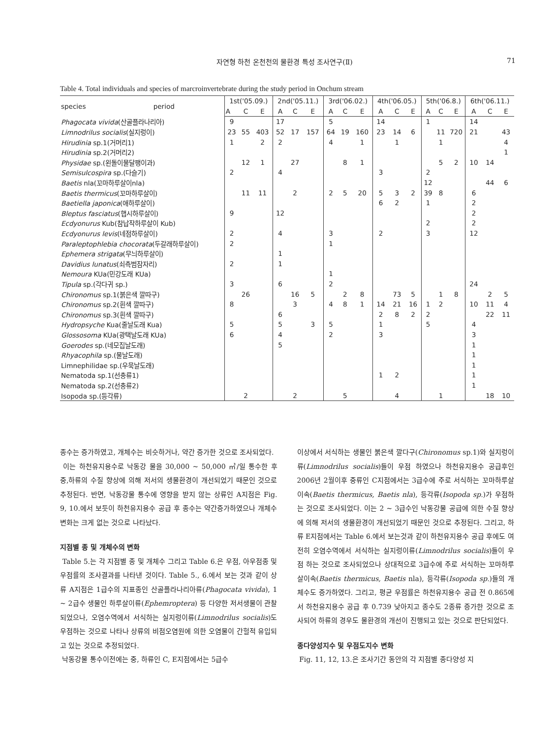자연형 하천 온천천의 물환경 특성 조사연구(Ⅱ) 71
Table 4. Total individuals and species of marcroinvertebrate during the study period in Onchum stream
| species period | 1st('05.09.) | | | 2nd('05.11.) | | | 3rd('06.02.) | | | 4th('06.05.) | | | 5th('06.8.) | | | 6th('06.11.) | | |
| --- | --- | --- | --- | --- | --- | --- | --- | --- | --- | --- | --- | --- | --- | --- | --- | --- | --- | --- |
| | A | C | E | A | C | E | A | C | E | A | C | E | A | C | E | A | C | E |
| Phagocata vivida (산골플라나리아) | 9 | | | 17 | | | 5 | | | 14 | | | 1 | | | 14 | | |
| Limnodrilus socialis (실지렁이) | 23 | 55 | 403 | 52 | 17 | 157 | 64 | 19 | 160 | 23 | 14 | 6 | | 11 | 720 | 21 | | 43 |
| Hirudinia sp.1(거머리1) | 1 | | 2 | 2 | | | 4 | | 1 | | 1 | | | 1 | | | | 4 |
| Hirudinia sp.2(거머리2) | | | | | | | | | | | | | | | | | | 1 |
| Physidae sp.(왼돌이물달팽이과) | | 12 | 1 | | 27 | | | 8 | 1 | | | | | 5 | 2 | 10 | 14 | |
| Semisulcospira sp.(다슬기) | 2 | | | 4 | | | | | | 3 | | | 2 | | | | | |
| Baetis nla(꼬마하루살이nla) | | | | | | | | | | | | | 12 | | | | 44 | 6 |
| Baetis thermicus (꼬마하루살이) | | 11 | 11 | | 2 | | 2 | 5 | 20 | 5 | 3 | 2 | 39 | 8 | | 6 | | |
| Baetiella japonica (애하루살이) | | | | | | | | | | 6 | 2 | | 1 | | | 2 | | |
| Bleptus fasciatus (햅시하루살이) | 9 | | | 12 | | | | | | | | | | | | 2 | | |
| Ecdyonurus Kub(참납작하루살이 Kub) | | | | | | | | | | | | | 2 | | | 2 | | |
| Ecdyonurus levis (네점하루살이) | 2 | | | 4 | | | 3 | | | 2 | | | 3 | | | 12 | | |
| Paraleptophlebia chocorata (두갈래하루살이) | 2 | | | | | | 1 | | | | | | | | | | | |
| Ephemera strigata (무늬하루살이) | | | | 1 | | | | | | | | | | | | | | |
| Davidius lunatus (쇠측범잠자리) | 2 | | | 1 | | | | | | | | | | | | | | |
| Nemoura KUa(민강도래 KUa) | | | | | | | 1 | | | | | | | | | | | |
| Tipula sp.(각다귀 sp.) | 3 | | | 6 | | | 2 | | | | | | | | | 24 | | |
| Chironomus sp.1(붉은색 깔따구) | | 26 | | | 16 | 5 | | 2 | 8 | | 73 | 5 | | 1 | 8 | | 2 | 5 |
| Chironomus sp.2(흰색 깔따구) | 8 | | | | 3 | | 4 | 8 | 1 | 14 | 21 | 16 | 1 | 2 | | 10 | 11 | 4 |
| Chironomus sp.3(흰색 깔따구) | | | | 6 | | | | | | 2 | 8 | 2 | 2 | | | | 22 | 11 |
| Hydropsyche Kua(줄날도래 Kua) | 5 | | | 5 | | 3 | 5 | | | 1 | | | 5 | | | 4 | | |
| Glossosoma KUa(광택날도래 KUa) | 6 | | | 4 | | | 2 | | | 3 | | | | | | 3 | | |
| Goerodes sp.(네모집날도래) | | | | 5 | | | | | | | | | | | | 1 | | |
| Rhyacophila sp.(물날도래) | | | | | | | | | | | | | | | | 1 | | |
| Limnephilidae sp.(우묵날도래) | | | | | | | | | | | | | | | | 1 | | |
| Nematoda sp.1(선충류1) | | | | | | | | | | 1 | 2 | | | | | 1 | | |
| Nematoda sp.2(선충류2) | | | | | | | | | | | | | | | | 1 | | |
| Isopoda sp.(등각류) | | 2 | | | 2 | | | 5 | | | 4 | | | 1 | | | 18 | 10 |
종수는 증가하였고, 개체수는 비슷하거나, 약간 증가한 것으로 조사되었다.
이는 하천유지용수로 낙동강 물을 30,000 ~ 50,000 ㎥/일 통수한 후 중,하류의 수질 향상에 의해 저서의 생물환경이 개선되었기 때문인 것으로 추정된다. 반면, 낙동강물 통수에 영향을 받지 않는 상류인 A지점은 Fig. 9, 10.에서 보듯이 하천유지용수 공급 후 종수는 약간증가하였으나 개체수 변화는 크게 없는 것으로 나타났다.
지점별 종 및 개체수의 변화
Table 5.는 각 지점별 종 및 개체수 그리고 Table 6.은 우점, 아우점종 및 우점률의 조사결과를 나타낸 것이다. Table 5., 6.에서 보는 것과 같이 상류 A지점은 1급수의 지표종인 산골플라나리아류(Phagocata vivida), 1 ~ 2급수 생물인 하루살이류(Ephemroptera) 등 다양한 저서생물이 관찰되었으나, 오염수역에서 서식하는 실지렁이류(Limnodrilus socialis)도 우점하는 것으로 나타나 상류의 비점오염원에 의한 오염물이 간헐적 유입되고 있는 것으로 추정되었다.
낙동강물 통수이전에는 중, 하류인 C, E지점에서는 5급수
이상에서 서식하는 생물인 붉은색 깔다구(Chironomus sp.1)와 실지렁이류(Limnodrilus socialis)들이 우점 하였으나 하천유지용수 공급후인 2006년 2월이후 중류인 C지점에서는 3급수에 주로 서식하는 꼬마하루살이속(Baetis thermicus, Baetis nla), 등각류(Isopoda sp.)가 우점하는 것으로 조사되었다. 이는 2 ~ 3급수인 낙동강물 공급에 의한 수질 향상에 의해 저서의 생물환경이 개선되었기 때문인 것으로 추정된다. 그리고, 하류 E지점에서는 Table 6.에서 보는것과 같이 하천유지용수 공급 후에도 여전히 오염수역에서 서식하는 실지렁이류(Limnodrilus socialis)들이 우점 하는 것으로 조사되었으나 상대적으로 3급수에 주로 서식하는 꼬마하루살이속(Baetis thermicus, Baetis nla), 등각류(Isopoda sp.)들의 개체수도 증가하였다. 그리고, 평균 우점률은 하천유지용수 공급 전 0.865에서 하천유지용수 공급 후 0.739 낮아지고 종수도 2종류 증가한 것으로 조사되어 하류의 경우도 물환경의 개선이 진행되고 있는 것으로 판단되었다.
종다양성지수 및 우점도지수 변화
Fig. 11, 12, 13.은 조사기간 동안의 각 지점별 종다양성 지